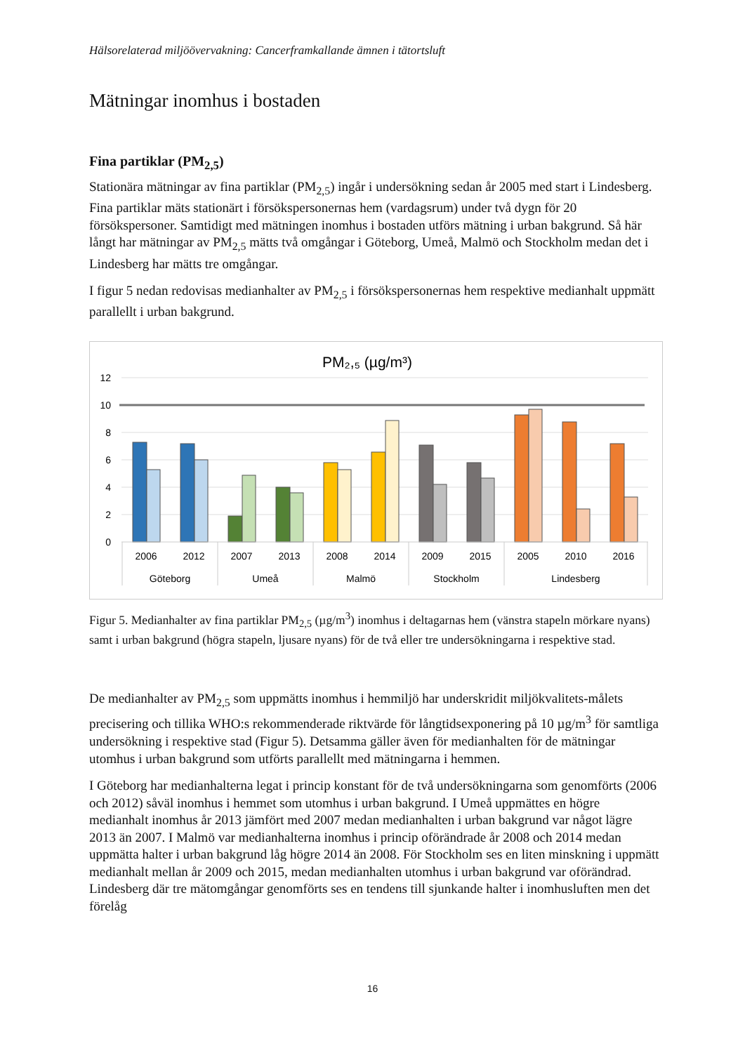Hälsorelaterad miljöövervakning: Cancerframkallande ämnen i tätortsluft
Mätningar inomhus i bostaden
Fina partiklar (PM<sub>2,5</sub>)
Stationära mätningar av fina partiklar (PM<sub>2,5</sub>) ingår i undersökning sedan år 2005 med start i Lindesberg. Fina partiklar mäts stationärt i försökspersonernas hem (vardagsrum) under två dygn för 20 försökspersoner. Samtidigt med mätningen inomhus i bostaden utförs mätning i urban bakgrund. Så här långt har mätningar av PM<sub>2,5</sub> mätts två omgångar i Göteborg, Umeå, Malmö och Stockholm medan det i Lindesberg har mätts tre omgångar.
I figur 5 nedan redovisas medianhalter av PM<sub>2,5</sub> i försökspersonernas hem respektive medianhalt uppmätt parallellt i urban bakgrund.
PM₂,₅ (µg/m³)
12
10
8
6
4
2
0
2006
2012
2007
2013
2008
2014
2009
2015
2005
2010
2016
Göteborg
Umeå
Malmö
Stockholm
Lindesberg
Figur 5. Medianhalter av fina partiklar PM<sub>2,5</sub> (µg/m<sup>3</sup>) inomhus i deltagarnas hem (vänstra stapeln mörkare nyans) samt i urban bakgrund (högra stapeln, ljusare nyans) för de två eller tre undersökningarna i respektive stad.
De medianhalter av PM<sub>2,5</sub> som uppmätts inomhus i hemmiljö har underskridit miljökvalitets-målets precisering och tillika WHO:s rekommenderade riktvärde för långtidsexponering på 10 µg/m<sup>3</sup> för samtliga undersökning i respektive stad (Figur 5). Detsamma gäller även för medianhalten för de mätningar utomhus i urban bakgrund som utförts parallellt med mätningarna i hemmen.
I Göteborg har medianhalterna legat i princip konstant för de två undersökningarna som genomförts (2006 och 2012) såväl inomhus i hemmet som utomhus i urban bakgrund. I Umeå uppmättes en högre medianhalt inomhus år 2013 jämfört med 2007 medan medianhalten i urban bakgrund var något lägre 2013 än 2007. I Malmö var medianhalterna inomhus i princip oförändrade år 2008 och 2014 medan uppmätta halter i urban bakgrund låg högre 2014 än 2008. För Stockholm ses en liten minskning i uppmätt medianhalt mellan år 2009 och 2015, medan medianhalten utomhus i urban bakgrund var oförändrad. Lindesberg där tre mätomgångar genomförts ses en tendens till sjunkande halter i inomhusluften men det förelåg
16